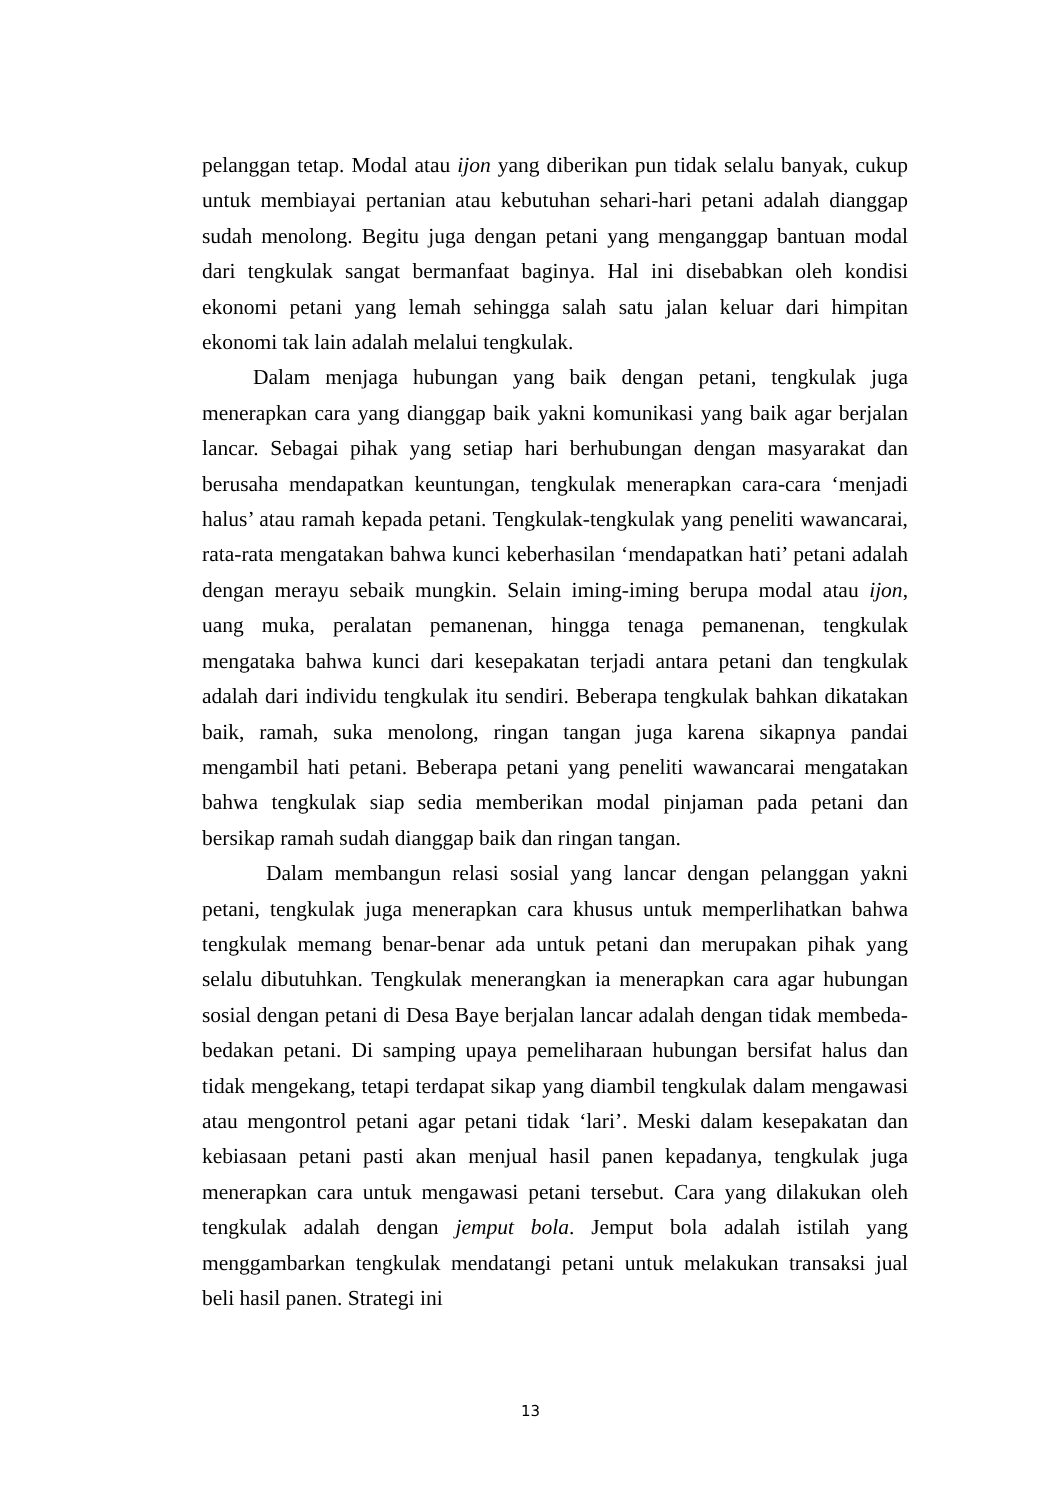pelanggan tetap. Modal atau ijon yang diberikan pun tidak selalu banyak, cukup untuk membiayai pertanian atau kebutuhan sehari-hari petani adalah dianggap sudah menolong. Begitu juga dengan petani yang menganggap bantuan modal dari tengkulak sangat bermanfaat baginya. Hal ini disebabkan oleh kondisi ekonomi petani yang lemah sehingga salah satu jalan keluar dari himpitan ekonomi tak lain adalah melalui tengkulak.
Dalam menjaga hubungan yang baik dengan petani, tengkulak juga menerapkan cara yang dianggap baik yakni komunikasi yang baik agar berjalan lancar. Sebagai pihak yang setiap hari berhubungan dengan masyarakat dan berusaha mendapatkan keuntungan, tengkulak menerapkan cara-cara ‘menjadi halus’ atau ramah kepada petani. Tengkulak-tengkulak yang peneliti wawancarai, rata-rata mengatakan bahwa kunci keberhasilan ‘mendapatkan hati’ petani adalah dengan merayu sebaik mungkin. Selain iming-iming berupa modal atau ijon, uang muka, peralatan pemanenan, hingga tenaga pemanenan, tengkulak mengataka bahwa kunci dari kesepakatan terjadi antara petani dan tengkulak adalah dari individu tengkulak itu sendiri. Beberapa tengkulak bahkan dikatakan baik, ramah, suka menolong, ringan tangan juga karena sikapnya pandai mengambil hati petani. Beberapa petani yang peneliti wawancarai mengatakan bahwa tengkulak siap sedia memberikan modal pinjaman pada petani dan bersikap ramah sudah dianggap baik dan ringan tangan.
Dalam membangun relasi sosial yang lancar dengan pelanggan yakni petani, tengkulak juga menerapkan cara khusus untuk memperlihatkan bahwa tengkulak memang benar-benar ada untuk petani dan merupakan pihak yang selalu dibutuhkan. Tengkulak menerangkan ia menerapkan cara agar hubungan sosial dengan petani di Desa Baye berjalan lancar adalah dengan tidak membeda-bedakan petani. Di samping upaya pemeliharaan hubungan bersifat halus dan tidak mengekang, tetapi terdapat sikap yang diambil tengkulak dalam mengawasi atau mengontrol petani agar petani tidak ‘lari’. Meski dalam kesepakatan dan kebiasaan petani pasti akan menjual hasil panen kepadanya, tengkulak juga menerapkan cara untuk mengawasi petani tersebut. Cara yang dilakukan oleh tengkulak adalah dengan jemput bola. Jemput bola adalah istilah yang menggambarkan tengkulak mendatangi petani untuk melakukan transaksi jual beli hasil panen. Strategi ini
13